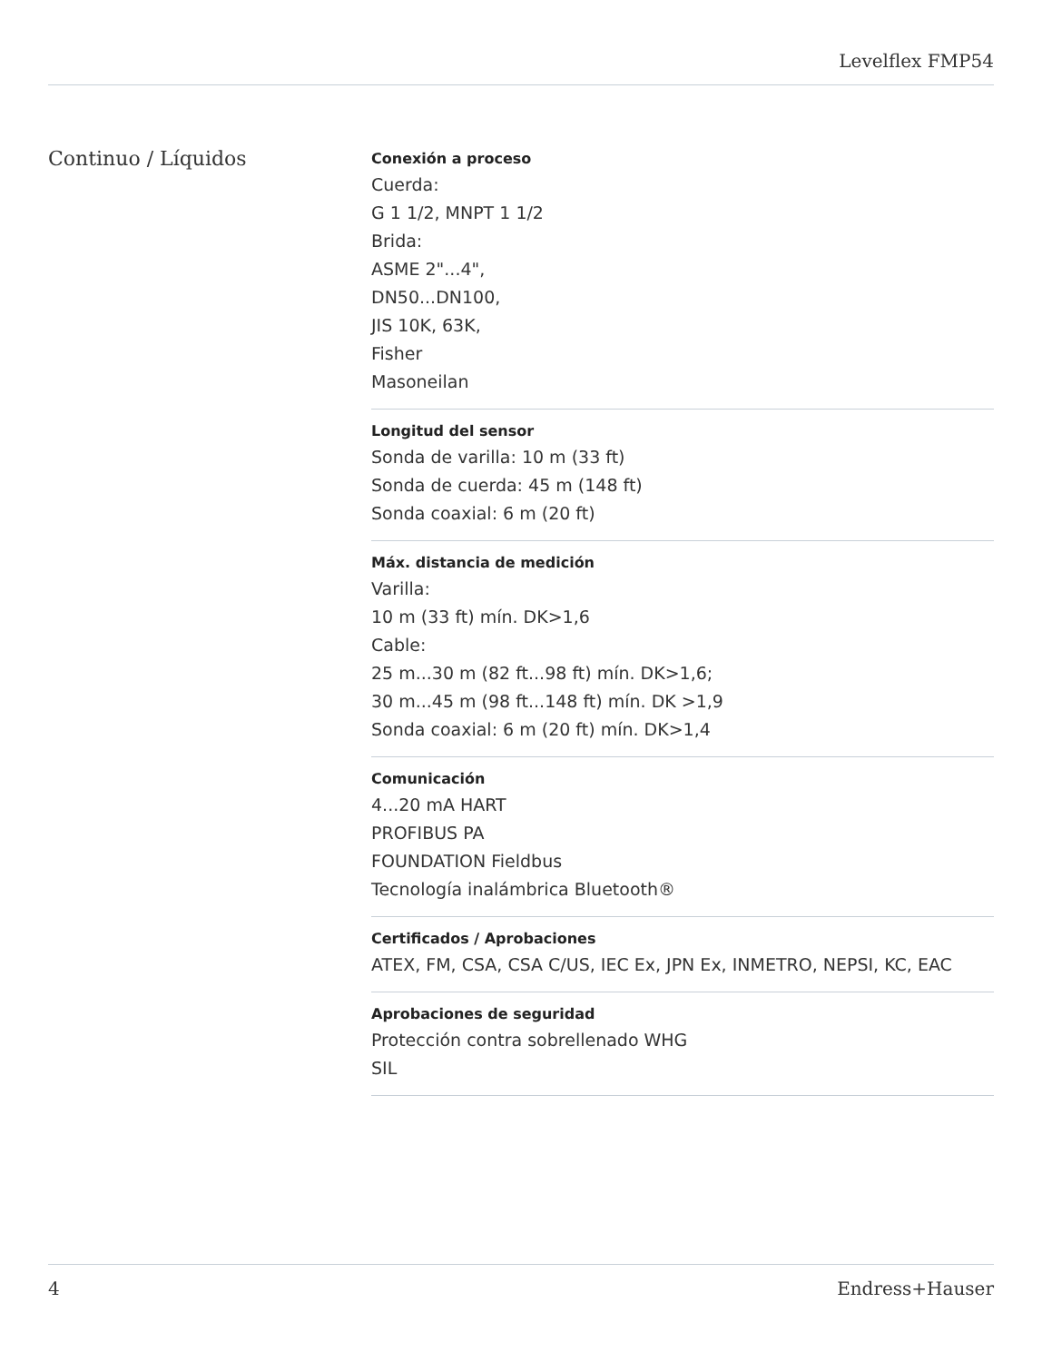Levelflex FMP54
Continuo / Líquidos
Conexión a proceso
Cuerda:
G 1 1/2, MNPT 1 1/2
Brida:
ASME 2"...4",
DN50...DN100,
JIS 10K, 63K,
Fisher
Masoneilan
Longitud del sensor
Sonda de varilla: 10 m (33 ft)
Sonda de cuerda: 45 m (148 ft)
Sonda coaxial: 6 m (20 ft)
Máx. distancia de medición
Varilla:
10 m (33 ft) mín. DK>1,6
Cable:
25 m...30 m (82 ft...98 ft) mín. DK>1,6;
30 m...45 m (98 ft...148 ft) mín. DK >1,9
Sonda coaxial: 6 m (20 ft) mín. DK>1,4
Comunicación
4...20 mA HART
PROFIBUS PA
FOUNDATION Fieldbus
Tecnología inalámbrica Bluetooth®
Certificados / Aprobaciones
ATEX, FM, CSA, CSA C/US, IEC Ex, JPN Ex, INMETRO, NEPSI, KC, EAC
Aprobaciones de seguridad
Protección contra sobrellenado WHG
SIL
4 Endress+Hauser